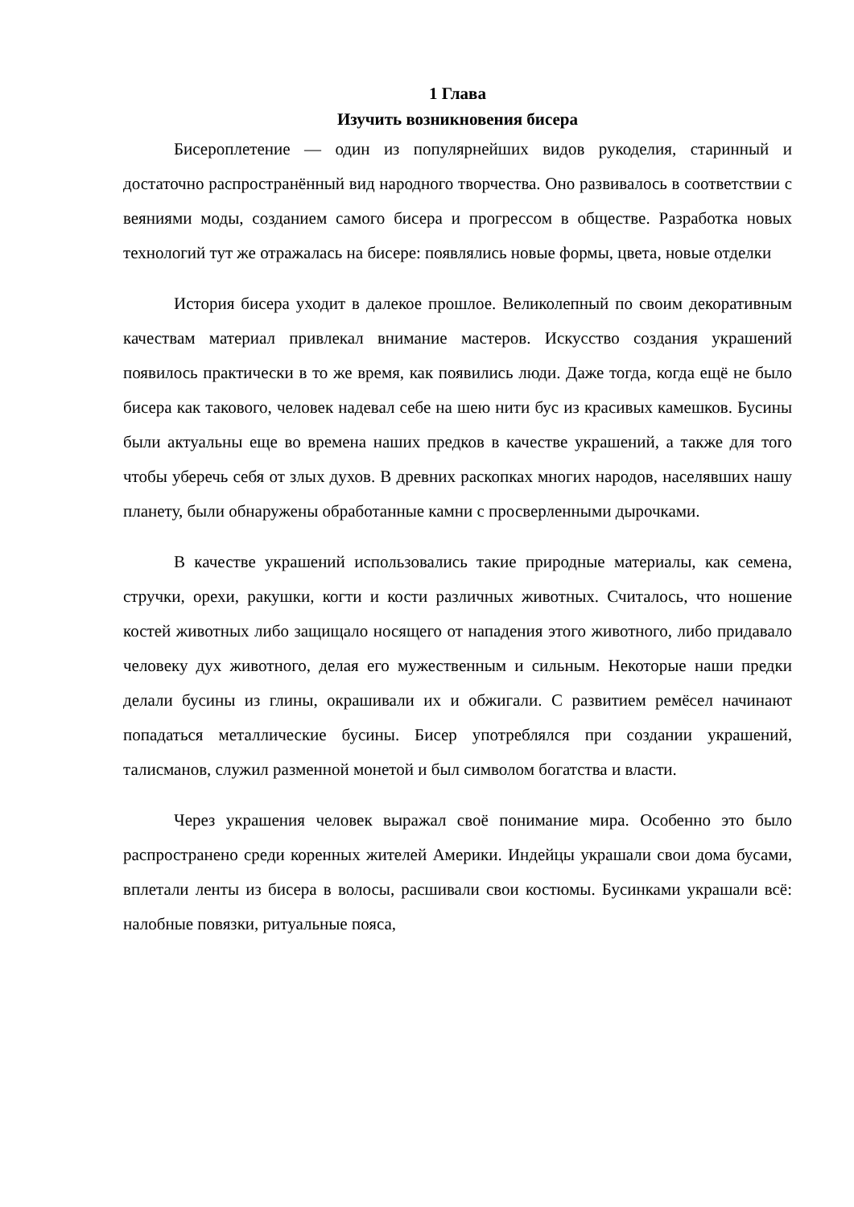1 Глава
Изучить возникновения бисера
Бисероплетение — один из популярнейших видов рукоделия, старинный и достаточно распространённый вид народного творчества. Оно развивалось в соответствии с веяниями моды, созданием самого бисера и прогрессом в обществе. Разработка новых технологий тут же отражалась на бисере: появлялись новые формы, цвета, новые отделки
История бисера уходит в далекое прошлое. Великолепный по своим декоративным качествам материал привлекал внимание мастеров. Искусство создания украшений появилось практически в то же время, как появились люди. Даже тогда, когда ещё не было бисера как такового, человек надевал себе на шею нити бус из красивых камешков. Бусины были актуальны еще во времена наших предков в качестве украшений, а также для того чтобы уберечь себя от злых духов. В древних раскопках многих народов, населявших нашу планету, были обнаружены обработанные камни с просверленными дырочками.
В качестве украшений использовались такие природные материалы, как семена, стручки, орехи, ракушки, когти и кости различных животных. Считалось, что ношение костей животных либо защищало носящего от нападения этого животного, либо придавало человеку дух животного, делая его мужественным и сильным. Некоторые наши предки делали бусины из глины, окрашивали их и обжигали. С развитием ремёсел начинают попадаться металлические бусины. Бисер употреблялся при создании украшений, талисманов, служил разменной монетой и был символом богатства и власти.
Через украшения человек выражал своё понимание мира. Особенно это было распространено среди коренных жителей Америки. Индейцы украшали свои дома бусами, вплетали ленты из бисера в волосы, расшивали свои костюмы. Бусинками украшали всё: налобные повязки, ритуальные пояса,